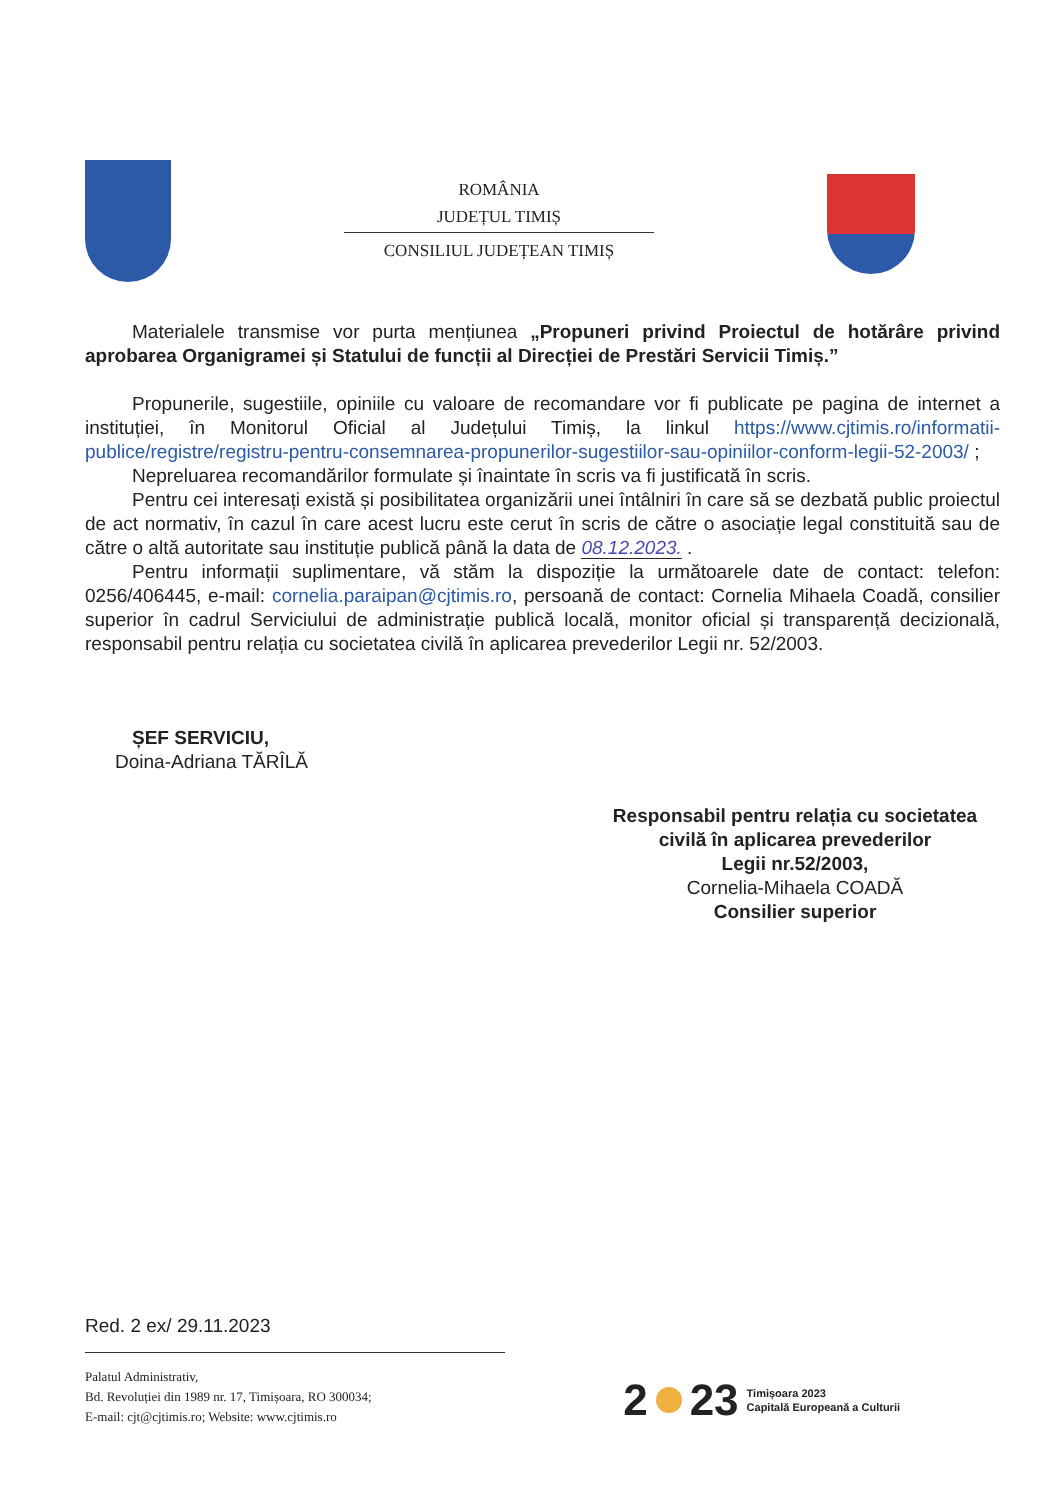ROMÂNIA
JUDEȚUL TIMIȘ
CONSILIUL JUDEȚEAN TIMIȘ
Materialele transmise vor purta mențiunea „Propuneri privind Proiectul de hotărâre privind aprobarea Organigramei și Statului de funcții al Direcției de Prestări Servicii Timiș.”
Propunerile, sugestiile, opiniile cu valoare de recomandare vor fi publicate pe pagina de internet a instituției, în Monitorul Oficial al Județului Timiș, la linkul https://www.cjtimis.ro/informatii-publice/registre/registru-pentru-consemnarea-propunerilor-sugestiilor-sau-opiniilor-conform-legii-52-2003/ ;
Nepreluarea recomandărilor formulate și înaintate în scris va fi justificată în scris.
Pentru cei interesați există și posibilitatea organizării unei întâlniri în care să se dezbată public proiectul de act normativ, în cazul în care acest lucru este cerut în scris de către o asociație legal constituită sau de către o altă autoritate sau instituție publică până la data de 08.12.2023. .
Pentru informații suplimentare, vă stăm la dispoziție la următoarele date de contact: telefon: 0256/406445, e-mail: cornelia.paraipan@cjtimis.ro, persoană de contact: Cornelia Mihaela Coadă, consilier superior în cadrul Serviciului de administrație publică locală, monitor oficial și transparență decizională, responsabil pentru relația cu societatea civilă în aplicarea prevederilor Legii nr. 52/2003.
ȘEF SERVICIU,
Doina-Adriana TĂRÎLĂ
Responsabil pentru relația cu societatea civilă în aplicarea prevederilor
Legii nr.52/2003,
Cornelia-Mihaela COADĂ
Consilier superior
Red. 2 ex/ 29.11.2023
Palatul Administrativ,
Bd. Revoluției din 1989 nr. 17, Timișoara, RO 300034;
E-mail: cjt@cjtimis.ro; Website: www.cjtimis.ro
2 23 Timișoara 2023
Capitală Europeană a Culturii